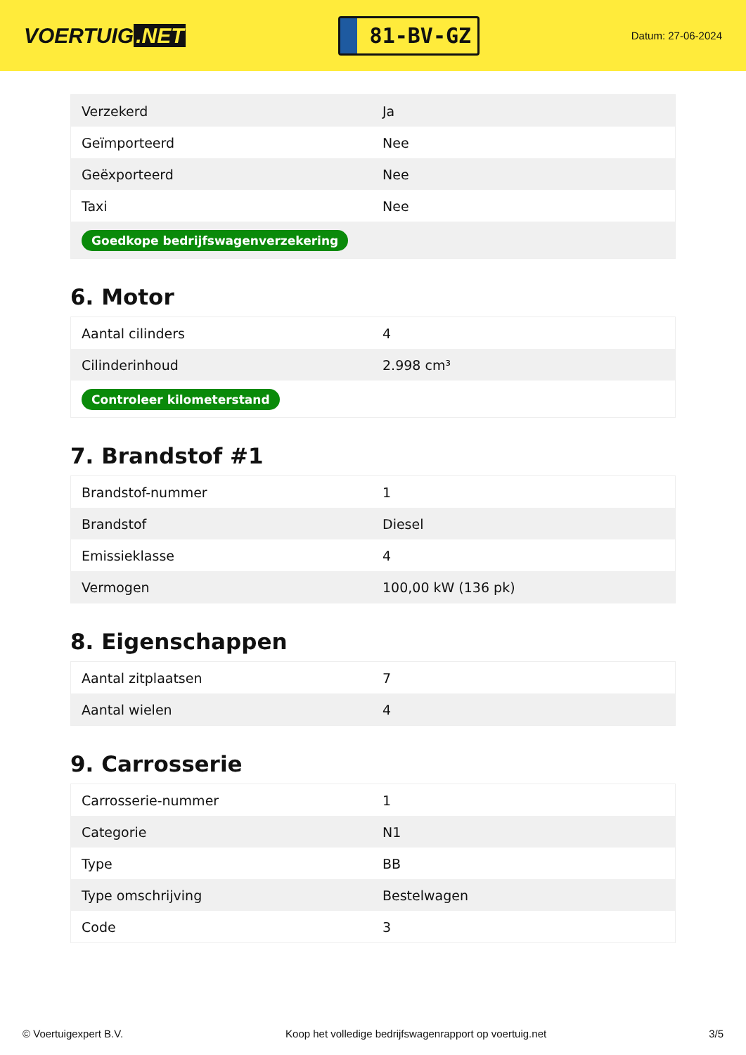VOERTUIG.NET
81-BV-GZ
Datum: 27-06-2024
| Verzekerd | Ja |
| Geïmporteerd | Nee |
| Geëxporteerd | Nee |
| Taxi | Nee |
| Goedkope bedrijfswagenverzekering | |
6. Motor
| Aantal cilinders | 4 |
| Cilinderinhoud | 2.998 cm³ |
| Controleer kilometerstand | |
7. Brandstof #1
| Brandstof-nummer | 1 |
| Brandstof | Diesel |
| Emissieklasse | 4 |
| Vermogen | 100,00 kW (136 pk) |
8. Eigenschappen
| Aantal zitplaatsen | 7 |
| Aantal wielen | 4 |
9. Carrosserie
| Carrosserie-nummer | 1 |
| Categorie | N1 |
| Type | BB |
| Type omschrijving | Bestelwagen |
| Code | 3 |
© Voertuigexpert B.V. Koop het volledige bedrijfswagenrapport op voertuig.net 3/5